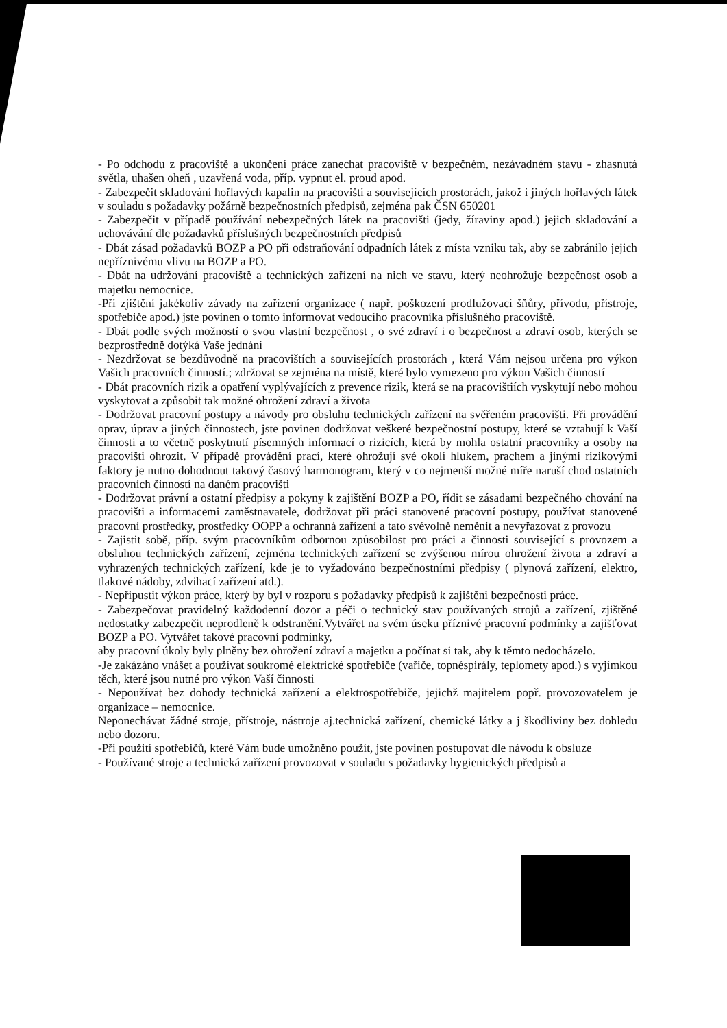- Po odchodu z pracoviště a ukončení práce zanechat pracoviště v bezpečném, nezávadném stavu - zhasnutá světla, uhašen oheň , uzavřená voda, příp. vypnut el. proud apod.
- Zabezpečit skladování hořlavých kapalin na pracovišti a souvisejících prostorách, jakož i jiných hořlavých látek v souladu s požadavky požárně bezpečnostních předpisů, zejména pak ČSN 650201
- Zabezpečit v případě používání nebezpečných látek na pracovišti (jedy, žíraviny apod.) jejich skladování a uchovávání dle požadavků příslušných bezpečnostních předpisů
- Dbát zásad požadavků BOZP a PO při odstraňování odpadních látek z místa vzniku tak, aby se zabránilo jejich nepříznivému vlivu na BOZP a PO.
- Dbát na udržování pracoviště a technických zařízení na nich ve stavu, který neohrožuje bezpečnost osob a majetku nemocnice.
-Při zjištění jakékoliv závady na zařízení organizace ( např. poškození prodlužovací šňůry, přívodu, přístroje, spotřebiče apod.) jste povinen o tomto informovat vedoucího pracovníka příslušného pracoviště.
- Dbát podle svých možností o svou vlastní bezpečnost , o své zdraví i o bezpečnost a zdraví osob, kterých se bezprostředně dotýká Vaše jednání
- Nezdržovat se bezdůvodně na pracovištích a souvisejících prostorách , která Vám nejsou určena pro výkon Vašich pracovních činností.; zdržovat se zejména na místě, které bylo vymezeno pro výkon Vašich činností
- Dbát pracovních rizik a opatření vyplývajících z prevence rizik, která se na pracovištiích vyskytují nebo mohou vyskytovat a způsobit tak možné ohrožení zdraví a života
- Dodržovat pracovní postupy a návody pro obsluhu technických zařízení na svěřeném pracovišti. Při provádění oprav, úprav a jiných činnostech, jste povinen dodržovat veškeré bezpečnostní postupy, které se vztahují k Vaší činnosti a to včetně poskytnutí písemných informací o rizicích, která by mohla ostatní pracovníky a osoby na pracovišti ohrozit. V případě provádění prací, které ohrožují své okolí hlukem, prachem a jinými rizikovými faktory je nutno dohodnout takový časový harmonogram, který v co nejmenší možné míře naruší chod ostatních pracovních činností na daném pracovišti
- Dodržovat právní a ostatní předpisy a pokyny k zajištění BOZP a PO, řídit se zásadami bezpečného chování na pracovišti a informacemi zaměstnavatele, dodržovat při práci stanovené pracovní postupy, používat stanovené pracovní prostředky, prostředky OOPP a ochranná zařízení a tato svévolně neměnit a nevyřazovat z provozu
- Zajistit sobě, příp. svým pracovníkům odbornou způsobilost pro práci a činnosti související s provozem a obsluhou technických zařízení, zejména technických zařízení se zvýšenou mírou ohrožení života a zdraví a vyhrazených technických zařízení, kde je to vyžadováno bezpečnostními předpisy ( plynová zařízení, elektro, tlakové nádoby, zdvihací zařízení atd.).
- Nepřipustit výkon práce, který by byl v rozporu s požadavky předpisů k zajištěni bezpečnosti práce.
- Zabezpečovat pravidelný každodenní dozor a péči o technický stav používaných strojů a zařízení, zjištěné nedostatky zabezpečit neprodleně k odstranění.Vytvářet na svém úseku příznivé pracovní podmínky a zajišťovat BOZP a PO. Vytvářet takové pracovní podmínky,
aby pracovní úkoly byly plněny bez ohrožení zdraví a majetku a počínat si tak, aby k těmto nedocházelo.
-Je zakázáno vnášet a používat soukromé elektrické spotřebiče (vařiče, topnéspirály, teplomety apod.) s vyjímkou těch, které jsou nutné pro výkon Vaší činnosti
- Nepoužívat bez dohody technická zařízení a elektrospotřebiče, jejichž majitelem popř. provozovatelem je organizace – nemocnice.
Neponechávat žádné stroje, přístroje, nástroje aj.technická zařízení, chemické látky a j škodliviny bez dohledu nebo dozoru.
-Při použití spotřebičů, které Vám bude umožněno použít, jste povinen postupovat dle návodu k obsluze
- Používané stroje a technická zařízení provozovat v souladu s požadavky hygienických předpisů a